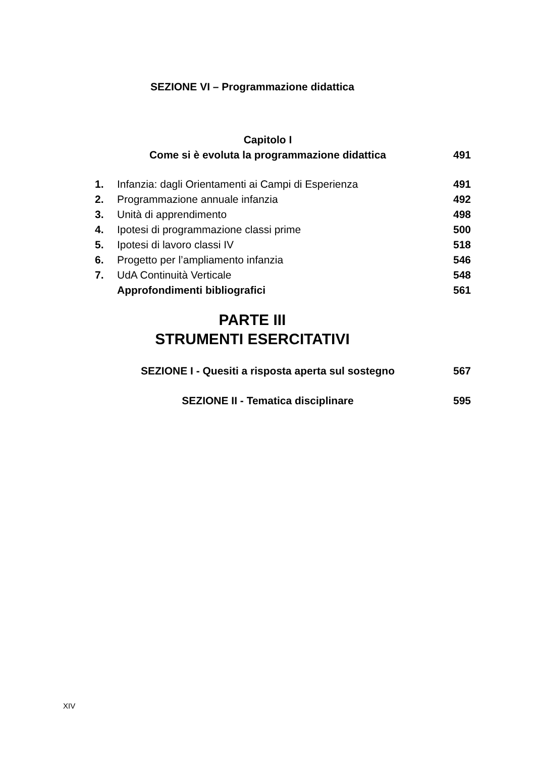SEZIONE VI – Programmazione didattica
Capitolo I
Come si è evoluta la programmazione didattica 491
1. Infanzia: dagli Orientamenti ai Campi di Esperienza 491
2. Programmazione annuale infanzia 492
3. Unità di apprendimento 498
4. Ipotesi di programmazione classi prime 500
5. Ipotesi di lavoro classi IV 518
6. Progetto per l’ampliamento infanzia 546
7. UdA Continuità Verticale 548
Approfondimenti bibliografici 561
PARTE III
STRUMENTI ESERCITATIVI
SEZIONE I - Quesiti a risposta aperta sul sostegno 567
SEZIONE II - Tematica disciplinare 595
XIV